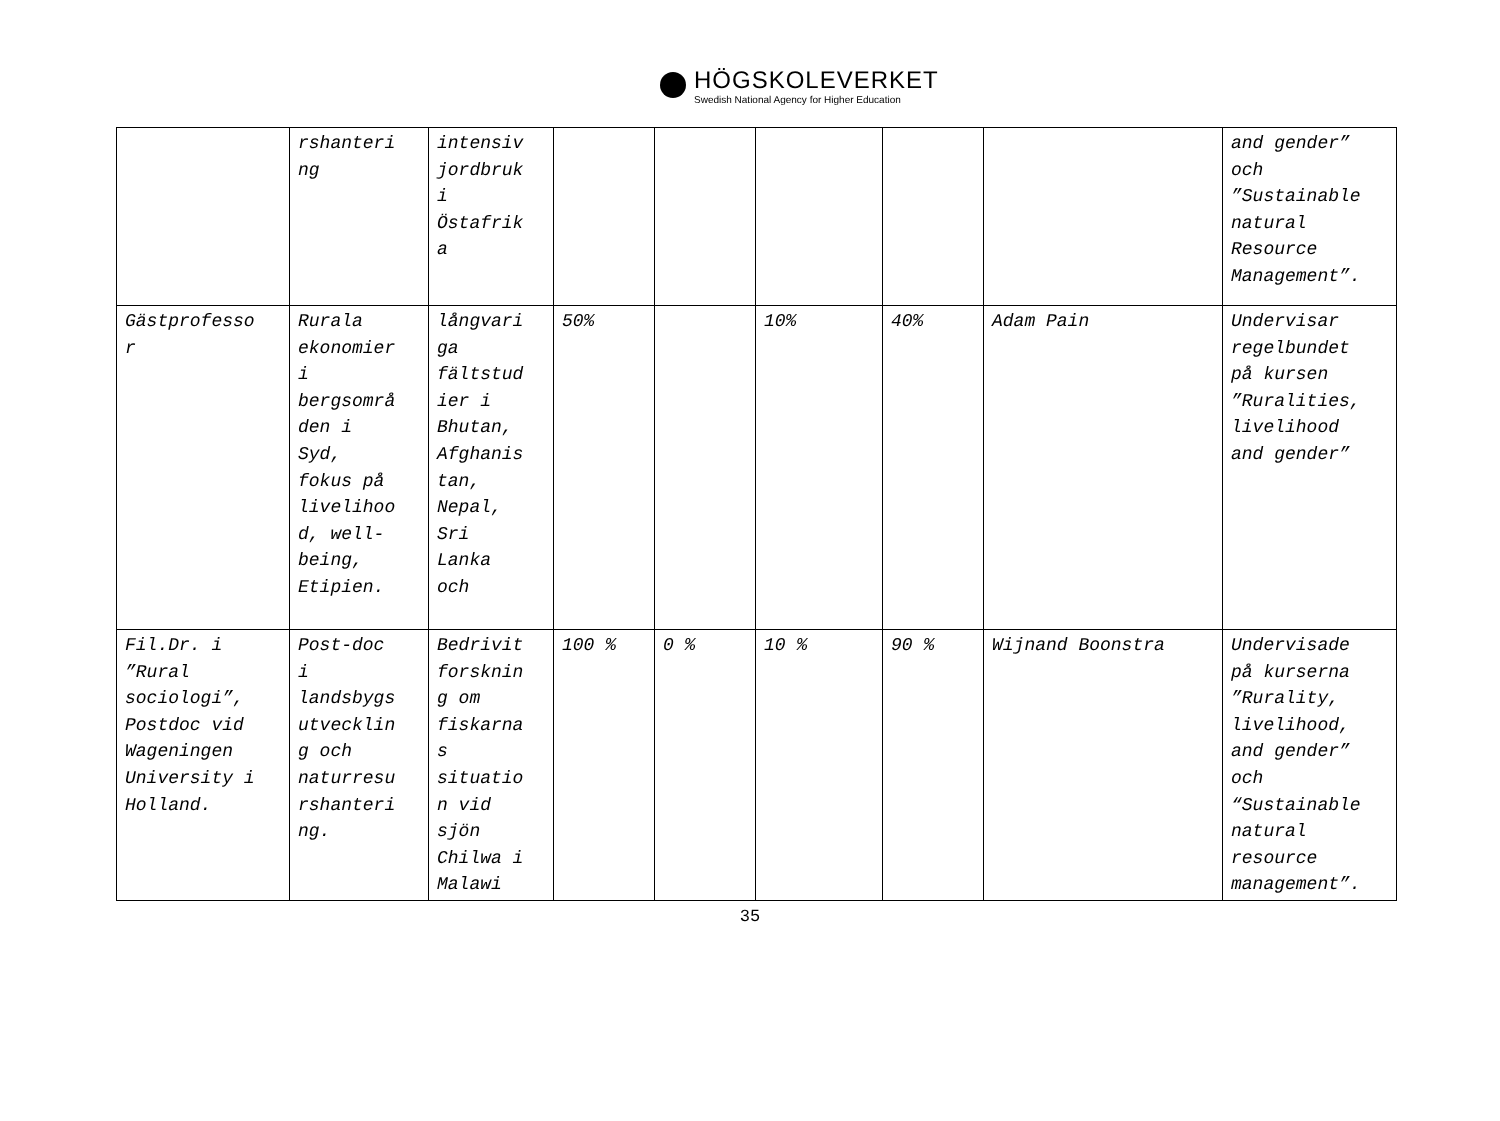HÖGSKOLEVERKET
Swedish National Agency for Higher Education
| | rshanteri ng | intensiv jordbruk i Östafrik a | | | | | | and gender” och ”Sustainable natural Resource Management”. |
| Gästprofesso r | Rurala ekonomier i bergsområ den i Syd, fokus på livelihoo d, well- being, Etipien. | långvari ga fältstud ier i Bhutan, Afghanis tan, Nepal, Sri Lanka och | 50% | | 10% | 40% | Adam Pain | Undervisar regelbundet på kursen ”Ruralities, livelihood and gender” |
| Fil.Dr. i ”Rural sociologi”, Postdoc vid Wageningen University i Holland. | Post-doc i landsbygs utvecklin g och naturresu rshanteri ng. | Bedrivit forsknin g om fiskarna s situatio n vid sjön Chilwa i Malawi | 100 % | 0 % | 10 % | 90 % | Wijnand Boonstra | Undervisade på kurserna ”Rurality, livelihood, and gender” och “Sustainable natural resource management”. |
35